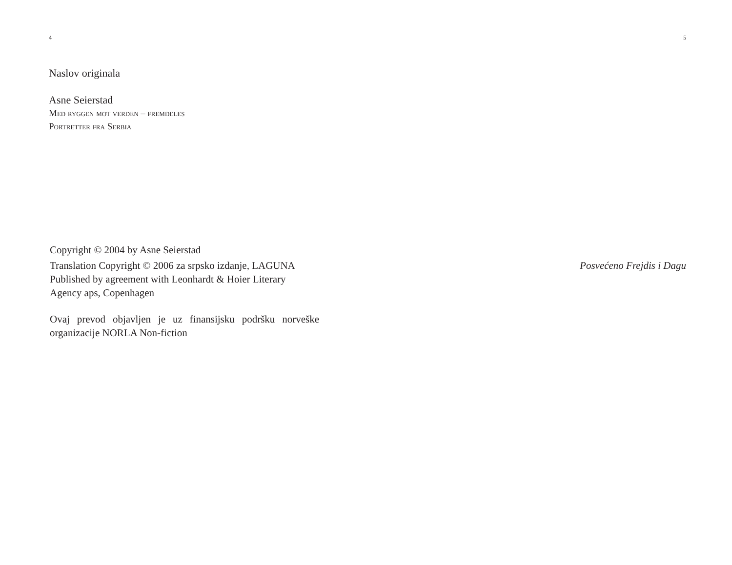4
Naslov originala
Asne Seierstad
Med ryggen mot verden – fremdeles
Portretter fra Serbia
Copyright © 2004 by Asne Seierstad
Translation Copyright © 2006 za srpsko izdanje, LAGUNA
Published by agreement with Leonhardt & Hoier Literary
Agency aps, Copenhagen
Ovaj prevod objavljen je uz finansijsku podršku norveške organizacije NORLA Non-fiction
5
Posvećeno Frejdis i Dagu